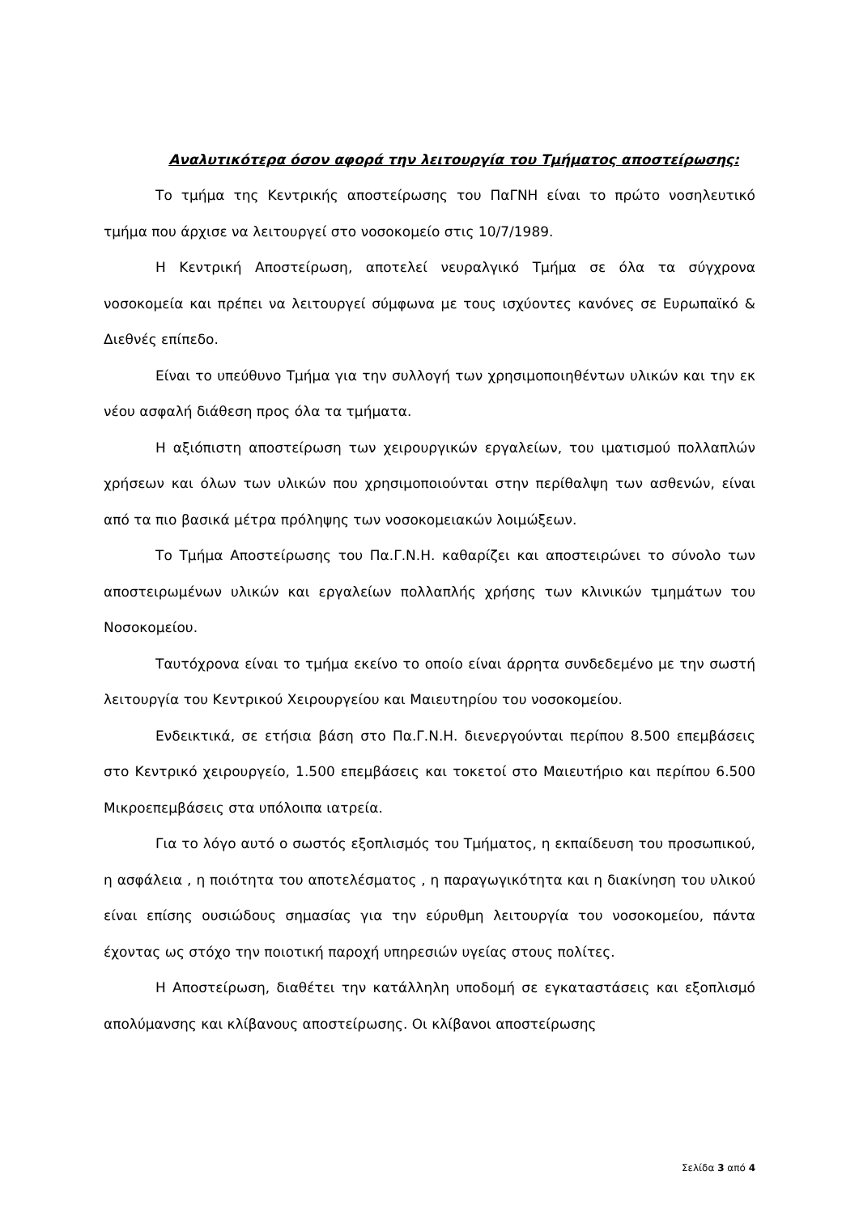Αναλυτικότερα όσον αφορά την λειτουργία του Τμήματος αποστείρωσης:
Το τμήμα της Κεντρικής αποστείρωσης του ΠαΓΝΗ είναι το πρώτο νοσηλευτικό τμήμα που άρχισε να λειτουργεί στο νοσοκομείο στις 10/7/1989.
Η Κεντρική Αποστείρωση, αποτελεί νευραλγικό Τμήμα σε όλα τα σύγχρονα νοσοκομεία και πρέπει να λειτουργεί σύμφωνα με τους ισχύοντες κανόνες σε Ευρωπαϊκό & Διεθνές επίπεδο.
Είναι το υπεύθυνο Τμήμα για την συλλογή των χρησιμοποιηθέντων υλικών και την εκ νέου ασφαλή διάθεση προς όλα τα τμήματα.
Η αξιόπιστη αποστείρωση των χειρουργικών εργαλείων, του ιματισμού πολλαπλών χρήσεων και όλων των υλικών που χρησιμοποιούνται στην περίθαλψη των ασθενών, είναι από τα πιο βασικά μέτρα πρόληψης των νοσοκομειακών λοιμώξεων.
Το Τμήμα Αποστείρωσης του Πα.Γ.Ν.Η. καθαρίζει και αποστειρώνει το σύνολο των αποστειρωμένων υλικών και εργαλείων πολλαπλής χρήσης των κλινικών τμημάτων του Νοσοκομείου.
Ταυτόχρονα είναι το τμήμα εκείνο το οποίο είναι άρρητα συνδεδεμένο με την σωστή λειτουργία του Κεντρικού Χειρουργείου και Μαιευτηρίου του νοσοκομείου.
Ενδεικτικά, σε ετήσια βάση στο Πα.Γ.Ν.Η. διενεργούνται περίπου 8.500 επεμβάσεις στο Κεντρικό χειρουργείο, 1.500 επεμβάσεις και τοκετοί στο Μαιευτήριο και περίπου 6.500 Μικροεπεμβάσεις στα υπόλοιπα ιατρεία.
Για το λόγο αυτό ο σωστός εξοπλισμός του Τμήματος, η εκπαίδευση του προσωπικού, η ασφάλεια , η ποιότητα του αποτελέσματος , η παραγωγικότητα και η διακίνηση του υλικού είναι επίσης ουσιώδους σημασίας για την εύρυθμη λειτουργία του νοσοκομείου, πάντα έχοντας ως στόχο την ποιοτική παροχή υπηρεσιών υγείας στους πολίτες.
Η Αποστείρωση, διαθέτει την κατάλληλη υποδομή σε εγκαταστάσεις και εξοπλισμό απολύμανσης και κλίβανους αποστείρωσης. Οι κλίβανοι αποστείρωσης
Σελίδα 3 από 4